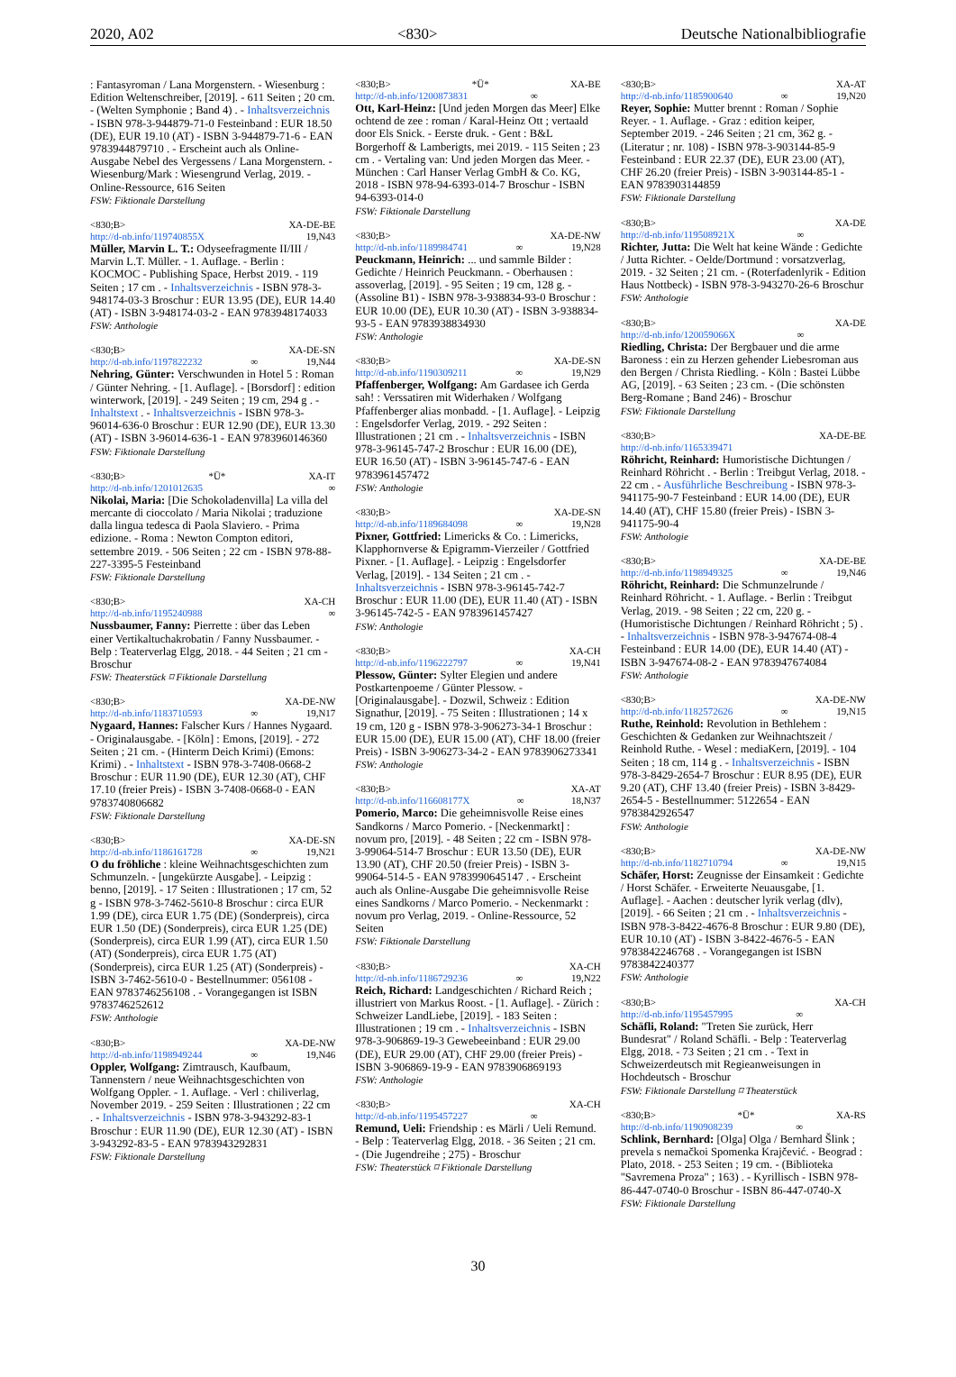2020, A02 <830> Deutsche Nationalbibliografie
: Fantasyroman / Lana Morgenstern. - Wiesenburg : Edition Weltenschreiber, [2019]. - 611 Seiten ; 20 cm. - (Welten Symphonie ; Band 4) . - Inhaltsverzeichnis - ISBN 978-3-944879-71-0 Festeinband : EUR 18.50 (DE), EUR 19.10 (AT) - ISBN 3-944879-71-6 - EAN 9783944879710 . - Erscheint auch als Online-Ausgabe Nebel des Vergessens / Lana Morgenstern. - Wiesenburg/Mark : Wiesengrund Verlag, 2019. - Online-Ressource, 616 Seiten
FSW: Fiktionale Darstellung
<830;B> XA-DE-BE
http://d-nb.info/119740855X 19,N43
Müller, Marvin L. T.: Odyseefragmente II/III / Marvin L.T. Müller. - 1. Auflage. - Berlin : KOCMOC - Publishing Space, Herbst 2019. - 119 Seiten ; 17 cm . - Inhaltsverzeichnis - ISBN 978-3-948174-03-3 Broschur : EUR 13.95 (DE), EUR 14.40 (AT) - ISBN 3-948174-03-2 - EAN 9783948174033
FSW: Anthologie
<830;B> XA-DE-SN
http://d-nb.info/1197822232 ∞ 19,N44
Nehring, Günter: Verschwunden in Hotel 5 : Roman / Günter Nehring. - [1. Auflage]. - [Borsdorf] : edition winterwork, [2019]. - 249 Seiten ; 19 cm, 294 g . - Inhaltstext . - Inhaltsverzeichnis - ISBN 978-3-96014-636-0 Broschur : EUR 12.90 (DE), EUR 13.30 (AT) - ISBN 3-96014-636-1 - EAN 9783960146360
FSW: Fiktionale Darstellung
<830;B> *Ü* XA-IT
http://d-nb.info/1201012635 ∞
Nikolai, Maria: [Die Schokoladenvilla] La villa del mercante di cioccolato / Maria Nikolai ; traduzione dalla lingua tedesca di Paola Slaviero. - Prima edizione. - Roma : Newton Compton editori, settembre 2019. - 506 Seiten ; 22 cm - ISBN 978-88-227-3395-5 Festeinband
FSW: Fiktionale Darstellung
<830;B> XA-CH
http://d-nb.info/1195240988 ∞
Nussbaumer, Fanny: Pierrette : über das Leben einer Vertikaltuchakrobatin / Fanny Nussbaumer. - Belp : Teaterverlag Elgg, 2018. - 44 Seiten ; 21 cm - Broschur
FSW: Theaterstück ⌑ Fiktionale Darstellung
<830;B> XA-DE-NW
http://d-nb.info/1183710593 ∞ 19,N17
Nygaard, Hannes: Falscher Kurs / Hannes Nygaard. - Originalausgabe. - [Köln] : Emons, [2019]. - 272 Seiten ; 21 cm. - (Hinterm Deich Krimi) (Emons: Krimi) . - Inhaltstext - ISBN 978-3-7408-0668-2 Broschur : EUR 11.90 (DE), EUR 12.30 (AT), CHF 17.10 (freier Preis) - ISBN 3-7408-0668-0 - EAN 9783740806682
FSW: Fiktionale Darstellung
<830;B> XA-DE-SN
http://d-nb.info/1186161728 ∞ 19,N21
O du fröhliche : kleine Weihnachtsgeschichten zum Schmunzeln. - [ungekürzte Ausgabe]. - Leipzig : benno, [2019]. - 17 Seiten : Illustrationen ; 17 cm, 52 g - ISBN 978-3-7462-5610-8 Broschur : circa EUR 1.99 (DE), circa EUR 1.75 (DE) (Sonderpreis), circa EUR 1.50 (DE) (Sonderpreis), circa EUR 1.25 (DE) (Sonderpreis), circa EUR 1.99 (AT), circa EUR 1.50 (AT) (Sonderpreis), circa EUR 1.75 (AT) (Sonderpreis), circa EUR 1.25 (AT) (Sonderpreis) - ISBN 3-7462-5610-0 - Bestellnummer: 056108 - EAN 9783746256108 . - Vorangegangen ist ISBN 9783746252612
FSW: Anthologie
<830;B> XA-DE-NW
http://d-nb.info/1198949244 ∞ 19,N46
Oppler, Wolfgang: Zimtrausch, Kaufbaum, Tannenstern / neue Weihnachtsgeschichten von Wolfgang Oppler. - 1. Auflage. - Verl : chiliverlag, November 2019. - 259 Seiten : Illustrationen ; 22 cm . - Inhaltsverzeichnis - ISBN 978-3-943292-83-1 Broschur : EUR 11.90 (DE), EUR 12.30 (AT) - ISBN 3-943292-83-5 - EAN 9783943292831
FSW: Fiktionale Darstellung
<830;B> *Ü* XA-BE
http://d-nb.info/1200873831 ∞
Ott, Karl-Heinz: [Und jeden Morgen das Meer] Elke ochtend de zee : roman / Karal-Heinz Ott ; vertaald door Els Snick. - Eerste druk. - Gent : B&L Borgerhoff & Lamberigts, mei 2019. - 115 Seiten ; 23 cm . - Vertaling van: Und jeden Morgen das Meer. - München : Carl Hanser Verlag GmbH & Co. KG, 2018 - ISBN 978-94-6393-014-7 Broschur - ISBN 94-6393-014-0
FSW: Fiktionale Darstellung
<830;B> XA-DE-NW
http://d-nb.info/1189984741 ∞ 19,N28
Peuckmann, Heinrich: ... und sammle Bilder : Gedichte / Heinrich Peuckmann. - Oberhausen : assoverlag, [2019]. - 95 Seiten ; 19 cm, 128 g. - (Assoline B1) - ISBN 978-3-938834-93-0 Broschur : EUR 10.00 (DE), EUR 10.30 (AT) - ISBN 3-938834-93-5 - EAN 9783938834930
FSW: Anthologie
<830;B> XA-DE-SN
http://d-nb.info/1190309211 ∞ 19,N29
Pfaffenberger, Wolfgang: Am Gardasee ich Gerda sah! : Verssatiren mit Widerhaken / Wolfgang Pfaffenberger alias monbadd. - [1. Auflage]. - Leipzig : Engelsdorfer Verlag, 2019. - 292 Seiten : Illustrationen ; 21 cm . - Inhaltsverzeichnis - ISBN 978-3-96145-747-2 Broschur : EUR 16.00 (DE), EUR 16.50 (AT) - ISBN 3-96145-747-6 - EAN 9783961457472
FSW: Anthologie
<830;B> XA-DE-SN
http://d-nb.info/1189684098 ∞ 19,N28
Pixner, Gottfried: Limericks & Co. : Limericks, Klapphornverse & Epigramm-Vierzeiler / Gottfried Pixner. - [1. Auflage]. - Leipzig : Engelsdorfer Verlag, [2019]. - 134 Seiten ; 21 cm . - Inhaltsverzeichnis - ISBN 978-3-96145-742-7 Broschur : EUR 11.00 (DE), EUR 11.40 (AT) - ISBN 3-96145-742-5 - EAN 9783961457427
FSW: Anthologie
<830;B> XA-CH
http://d-nb.info/1196222797 ∞ 19,N41
Plessow, Günter: Sylter Elegien und andere Postkartenpoeme / Günter Plessow. - [Originalausgabe]. - Dozwil, Schweiz : Edition Signathur, [2019]. - 75 Seiten : Illustrationen ; 14 x 19 cm, 120 g - ISBN 978-3-906273-34-1 Broschur : EUR 15.00 (DE), EUR 15.00 (AT), CHF 18.00 (freier Preis) - ISBN 3-906273-34-2 - EAN 9783906273341
FSW: Anthologie
<830;B> XA-AT
http://d-nb.info/116608177X ∞ 18,N37
Pomerio, Marco: Die geheimnisvolle Reise eines Sandkorns / Marco Pomerio. - [Neckenmarkt] : novum pro, [2019]. - 48 Seiten ; 22 cm - ISBN 978-3-99064-514-7 Broschur : EUR 13.50 (DE), EUR 13.90 (AT), CHF 20.50 (freier Preis) - ISBN 3-99064-514-5 - EAN 9783990645147 . - Erscheint auch als Online-Ausgabe Die geheimnisvolle Reise eines Sandkorns / Marco Pomerio. - Neckenmarkt : novum pro Verlag, 2019. - Online-Ressource, 52 Seiten
FSW: Fiktionale Darstellung
<830;B> XA-CH
http://d-nb.info/1186729236 ∞ 19,N22
Reich, Richard: Landgeschichten / Richard Reich ; illustriert von Markus Roost. - [1. Auflage]. - Zürich : Schweizer LandLiebe, [2019]. - 183 Seiten : Illustrationen ; 19 cm . - Inhaltsverzeichnis - ISBN 978-3-906869-19-3 Gewebeeinband : EUR 29.00 (DE), EUR 29.00 (AT), CHF 29.00 (freier Preis) - ISBN 3-906869-19-9 - EAN 9783906869193
FSW: Anthologie
<830;B> XA-CH
http://d-nb.info/1195457227 ∞
Remund, Ueli: Friendship : es Märli / Ueli Remund. - Belp : Teaterverlag Elgg, 2018. - 36 Seiten ; 21 cm. - (Die Jugendreihe ; 275) - Broschur
FSW: Theaterstück ⌑ Fiktionale Darstellung
<830;B> XA-AT
http://d-nb.info/1185900640 ∞ 19,N20
Reyer, Sophie: Mutter brennt : Roman / Sophie Reyer. - 1. Auflage. - Graz : edition keiper, September 2019. - 246 Seiten ; 21 cm, 362 g. - (Literatur ; nr. 108) - ISBN 978-3-903144-85-9 Festeinband : EUR 22.37 (DE), EUR 23.00 (AT), CHF 26.20 (freier Preis) - ISBN 3-903144-85-1 - EAN 9783903144859
FSW: Fiktionale Darstellung
<830;B> XA-DE
http://d-nb.info/119508921X ∞
Richter, Jutta: Die Welt hat keine Wände : Gedichte / Jutta Richter. - Oelde/Dortmund : vorsatzverlag, 2019. - 32 Seiten ; 21 cm. - (Roterfadenlyrik - Edition Haus Nottbeck) - ISBN 978-3-943270-26-6 Broschur
FSW: Anthologie
<830;B> XA-DE
http://d-nb.info/120059066X ∞
Riedling, Christa: Der Bergbauer und die arme Baroness : ein zu Herzen gehender Liebesroman aus den Bergen / Christa Riedling. - Köln : Bastei Lübbe AG, [2019]. - 63 Seiten ; 23 cm. - (Die schönsten Berg-Romane ; Band 246) - Broschur
FSW: Fiktionale Darstellung
<830;B> XA-DE-BE
http://d-nb.info/1165339471
Röhricht, Reinhard: Humoristische Dichtungen / Reinhard Röhricht . - Berlin : Treibgut Verlag, 2018. - 22 cm . - Ausführliche Beschreibung - ISBN 978-3-941175-90-7 Festeinband : EUR 14.00 (DE), EUR 14.40 (AT), CHF 15.80 (freier Preis) - ISBN 3-941175-90-4
FSW: Anthologie
<830;B> XA-DE-BE
http://d-nb.info/1198949325 ∞ 19,N46
Röhricht, Reinhard: Die Schmunzelrunde / Reinhard Röhricht. - 1. Auflage. - Berlin : Treibgut Verlag, 2019. - 98 Seiten ; 22 cm, 220 g. - (Humoristische Dichtungen / Reinhard Röhricht ; 5) . - Inhaltsverzeichnis - ISBN 978-3-947674-08-4 Festeinband : EUR 14.00 (DE), EUR 14.40 (AT) - ISBN 3-947674-08-2 - EAN 9783947674084
FSW: Anthologie
<830;B> XA-DE-NW
http://d-nb.info/1182572626 ∞ 19,N15
Ruthe, Reinhold: Revolution in Bethlehem : Geschichten & Gedanken zur Weihnachtszeit / Reinhold Ruthe. - Wesel : mediaKern, [2019]. - 104 Seiten ; 18 cm, 114 g . - Inhaltsverzeichnis - ISBN 978-3-8429-2654-7 Broschur : EUR 8.95 (DE), EUR 9.20 (AT), CHF 13.40 (freier Preis) - ISBN 3-8429-2654-5 - Bestellnummer: 5122654 - EAN 9783842926547
FSW: Anthologie
<830;B> XA-DE-NW
http://d-nb.info/1182710794 ∞ 19,N15
Schäfer, Horst: Zeugnisse der Einsamkeit : Gedichte / Horst Schäfer. - Erweiterte Neuausgabe, [1. Auflage]. - Aachen : deutscher lyrik verlag (dlv), [2019]. - 66 Seiten ; 21 cm . - Inhaltsverzeichnis - ISBN 978-3-8422-4676-8 Broschur : EUR 9.80 (DE), EUR 10.10 (AT) - ISBN 3-8422-4676-5 - EAN 9783842246768 . - Vorangegangen ist ISBN 9783842240377
FSW: Anthologie
<830;B> XA-CH
http://d-nb.info/1195457995 ∞
Schäfli, Roland: "Treten Sie zurück, Herr Bundesrat" / Roland Schäfli. - Belp : Teaterverlag Elgg, 2018. - 73 Seiten ; 21 cm . - Text in Schweizerdeutsch mit Regieanweisungen in Hochdeutsch - Broschur
FSW: Fiktionale Darstellung ⌑ Theaterstück
<830;B> *Ü* XA-RS
http://d-nb.info/1190908239 ∞
Schlink, Bernhard: [Olga] Olga / Bernhard Šlink ; prevela s nemačkoi Spomenka Krajčević. - Beograd : Plato, 2018. - 253 Seiten ; 19 cm. - (Biblioteka "Savremena Proza" ; 163) . - Kyrillisch - ISBN 978-86-447-0740-0 Broschur - ISBN 86-447-0740-X
FSW: Fiktionale Darstellung
30